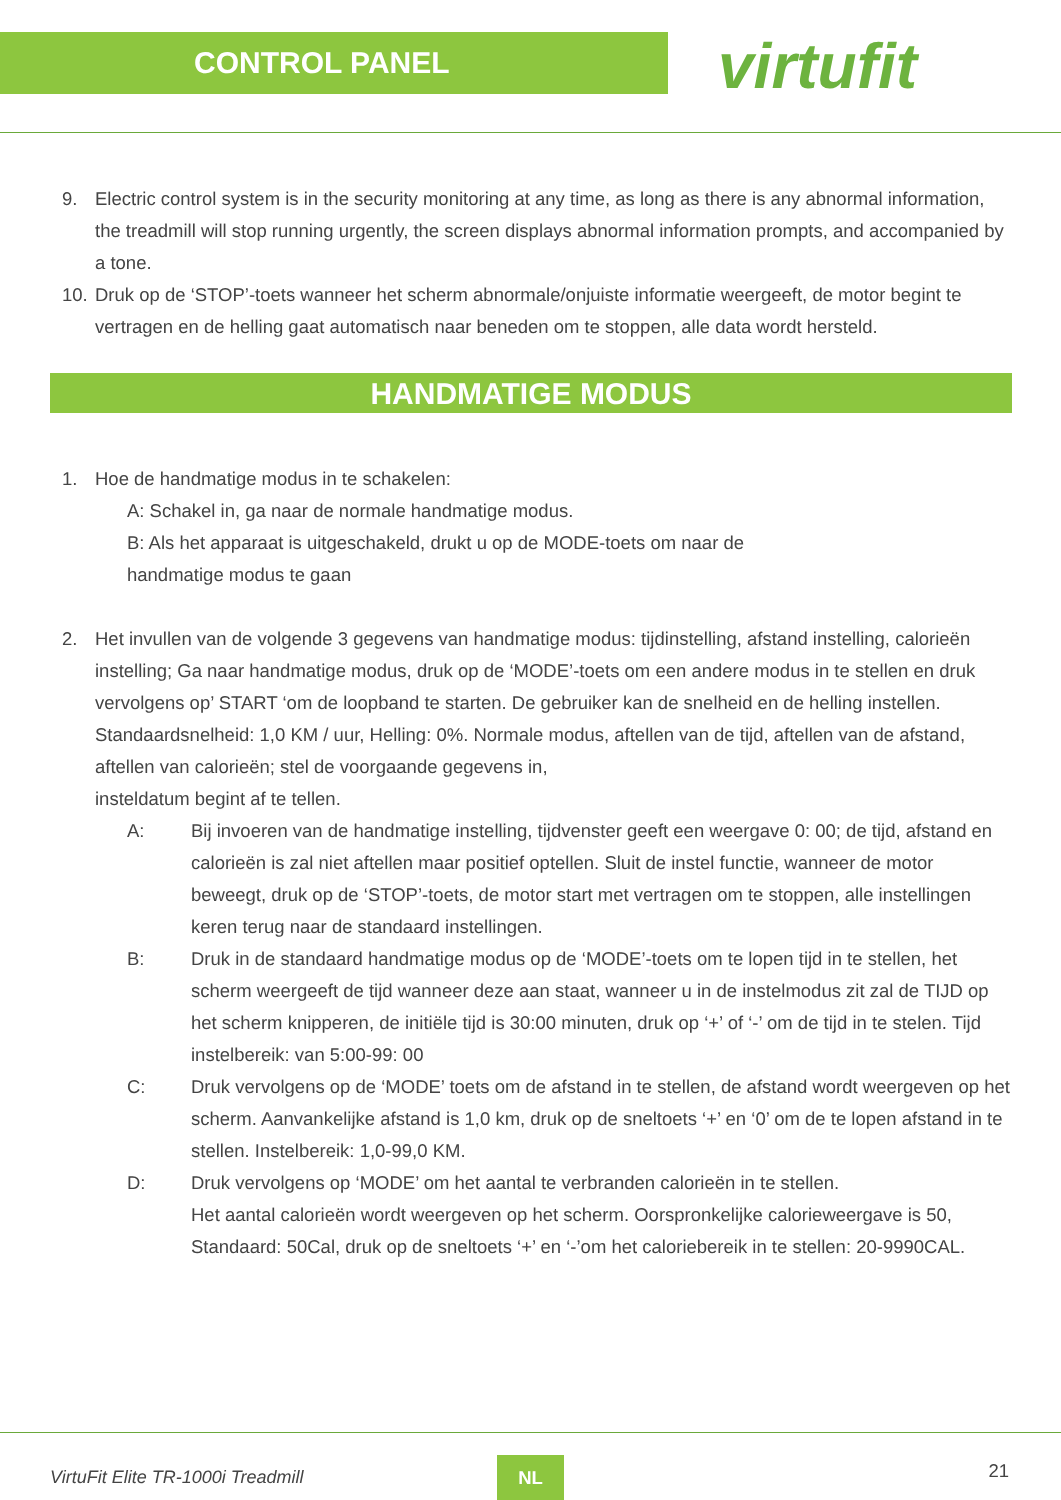CONTROL PANEL
virtufit
9. Electric control system is in the security monitoring at any time, as long as there is any abnormal information, the treadmill will stop running urgently, the screen displays abnormal information prompts, and accompanied by a tone.
10.
Druk op de ‘STOP’-toets wanneer het scherm abnormale/onjuiste informatie weergeeft, de motor begint te vertragen en de helling gaat automatisch naar beneden om te stoppen, alle data wordt hersteld.
HANDMATIGE MODUS
1. Hoe de handmatige modus in te schakelen:
A: Schakel in, ga naar de normale handmatige modus.
B: Als het apparaat is uitgeschakeld, drukt u op de MODE-toets om naar de
handmatige modus te gaan
2. Het invullen van de volgende 3 gegevens van handmatige modus: tijdinstelling, afstand instelling, calorieën instelling; Ga naar handmatige modus, druk op de ‘MODE’-toets om een andere modus in te stellen en druk vervolgens op’ START ‘om de loopband te starten. De gebruiker kan de snelheid en de helling instellen. Standaardsnelheid: 1,0 KM / uur, Helling: 0%. Normale modus, aftellen van de tijd, aftellen van de afstand, aftellen van calorieën; stel de voorgaande gegevens in,
insteldatum begint af te tellen.
A: Bij invoeren van de handmatige instelling, tijdvenster geeft een weergave 0: 00; de tijd, afstand en calorieën is zal niet aftellen maar positief optellen. Sluit de instel functie, wanneer de motor beweegt, druk op de ‘STOP’-toets, de motor start met vertragen om te stoppen, alle instellingen keren terug naar de standaard instellingen.
B: Druk in de standaard handmatige modus op de ‘MODE’-toets om te lopen tijd in te stellen, het scherm weergeeft de tijd wanneer deze aan staat, wanneer u in de instelmodus zit zal de TIJD op het scherm knipperen, de initiële tijd is 30:00 minuten, druk op ‘+’ of ‘-’ om de tijd in te stelen. Tijd instelbereik: van 5:00-99: 00
C: Druk vervolgens op de ‘MODE’ toets om de afstand in te stellen, de afstand wordt weergeven op het scherm. Aanvankelijke afstand is 1,0 km, druk op de sneltoets ‘+’ en ‘0’ om de te lopen afstand in te stellen. Instelbereik: 1,0-99,0 KM.
D: Druk vervolgens op ‘MODE’ om het aantal te verbranden calorieën in te stellen.
Het aantal calorieën wordt weergeven op het scherm. Oorspronkelijke calorieweergave is 50, Standaard: 50Cal, druk op de sneltoets ‘+’ en ‘-’om het caloriebereik in te stellen: 20-9990CAL.
VirtuFit Elite TR-1000i Treadmill NL 21